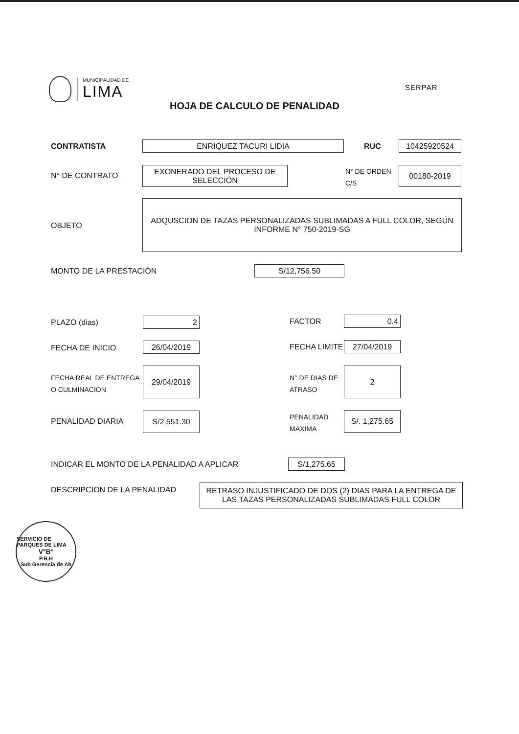MUNICIPALIDAD DE
LIMA
SERPAR
HOJA DE CALCULO DE PENALIDAD
CONTRATISTA ENRIQUEZ TACURI LIDIA RUC 10425920524
N° DE CONTRATO
EXONERADO DEL PROCESO DE SELECCIÓN
N° DE ORDEN
C/S
00180-2019
OBJETO
ADQUSCION DE TAZAS PERSONALIZADAS SUBLIMADAS A FULL COLOR, SEGÚN INFORME N° 750-2019-SG
MONTO DE LA PRESTACIÓN S/12,756.50
PLAZO (dias) 2 FACTOR 0.4
FECHA DE INICIO 26/04/2019 FECHA LIMITE 27/04/2019
FECHA REAL DE ENTREGA
O CULMINACION
29/04/2019
N° DE DIAS DE
ATRASO
2
PENALIDAD DIARIA
S/2,551.30
PENALIDAD
MAXIMA
S/. 1,275.65
INDICAR EL MONTO DE LA PENALIDAD A APLICAR
S/1,275.65
DESCRIPCION DE LA PENALIDAD
RETRASO INJUSTIFICADO DE DOS (2) DIAS PARA LA ENTREGA DE LAS TAZAS PERSONALIZADAS SUBLIMADAS FULL COLOR
SERVICIO DE PARQUES DE LIMA
V°B°
P.B.H
Sub Gerencia de Ab